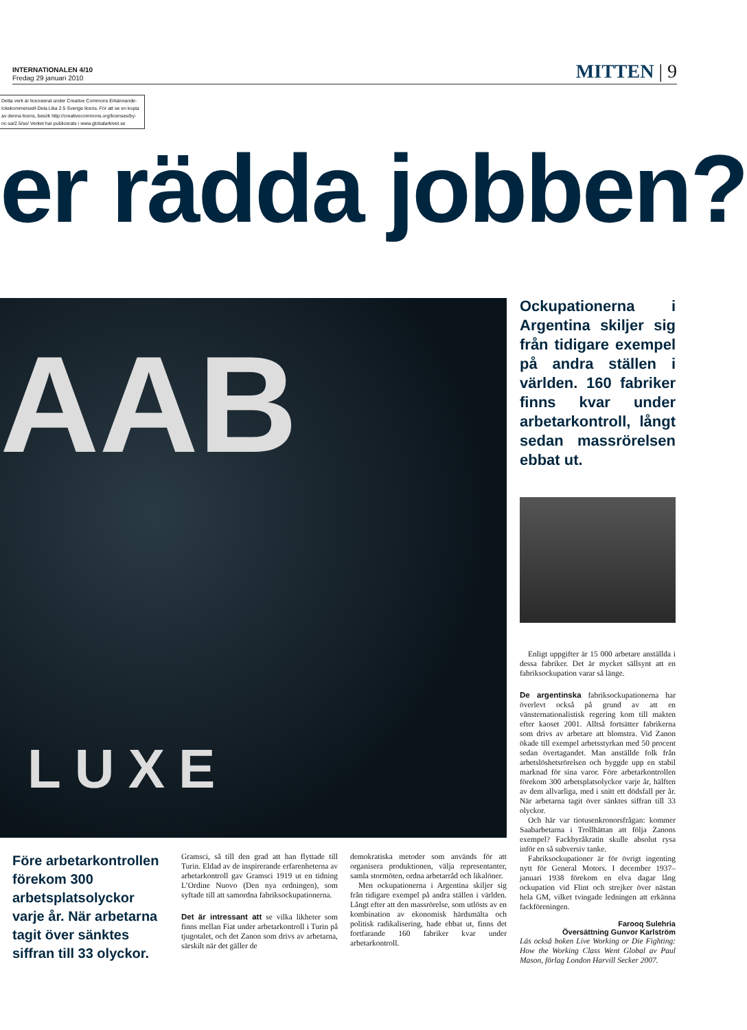INTERNATIONALEN 4/10
Fredag 29 januari 2010
MITTEN | 9
Detta verk är licensierat under Creative Commons Erkännande-Ickekommersiell-Dela Lika 2.5 Sverige licens. För att se en kopia av denna licens, besök http://creativecommons.org/licenses/by-nc-sa/2.5/se/ Verket har publicerats i www.globalarkivet.se
er rädda jobben?
AAB
LUXE
Ockupationerna i Argentina skiljer sig från tidigare exempel på andra ställen i världen. 160 fabriker finns kvar under arbetarkontroll, långt sedan massrörelsen ebbat ut.
Enligt uppgifter är 15 000 arbetare anställda i dessa fabriker. Det är mycket sällsynt att en fabriksockupation varar så länge.
De argentinska fabriksockupationerna har överlevt också på grund av att en vänsternationalistisk regering kom till makten efter kaoset 2001. Alltså fortsätter fabrikerna som drivs av arbetare att blomstra. Vid Zanon ökade till exempel arbetsstyrkan med 50 procent sedan övertagandet. Man anställde folk från arbetslöshetsrörelsen och byggde upp en stabil marknad för sina varor. Före arbetarkontrollen förekom 300 arbetsplatsolyckor varje år, hälften av dem allvarliga, med i snitt ett dödsfall per år. När arbetarna tagit över sänktes siffran till 33 olyckor.
Och här var tiotusenkronorsfrågan: kommer Saabarbetarna i Trollhättan att följa Zanons exempel? Fackbyråkratin skulle absolut rysa inför en så subversiv tanke.
Fabriksockupationer är för övrigt ingenting nytt för General Motors. I december 1937– januari 1938 förekom en elva dagar lång ockupation vid Flint och strejker över nästan hela GM, vilket tvingade ledningen att erkänna fackföreningen.
Farooq Sulehria
Översättning Gunvor Karlström
Läs också boken Live Working or Die Fighting: How the Working Class Went Global av Paul Mason, förlag London Harvill Secker 2007.
Före arbetarkontrollen förekom 300 arbetsplatsolyckor varje år. När arbetarna tagit över sänktes siffran till 33 olyckor.
Gramsci, så till den grad att han flyttade till Turin. Eldad av de inspirerande erfarenheterna av arbetarkontroll gav Gramsci 1919 ut en tidning L’Ordine Nuovo (Den nya ordningen), som syftade till att samordna fabriksockupationerna.
Det är intressant att se vilka likheter som finns mellan Fiat under arbetarkontroll i Turin på tjugotalet, och det Zanon som drivs av arbetarna, särskilt när det gäller de
demokratiska metoder som används för att organisera produktionen, välja representanter, samla stormöten, ordna arbetarråd och likalöner.
Men ockupationerna i Argentina skiljer sig från tidigare exempel på andra ställen i världen. Långt efter att den massrörelse, som utlösts av en kombination av ekonomisk härdsmälta och politisk radikalisering, hade ebbat ut, finns det fortfarande 160 fabriker kvar under arbetarkontroll.